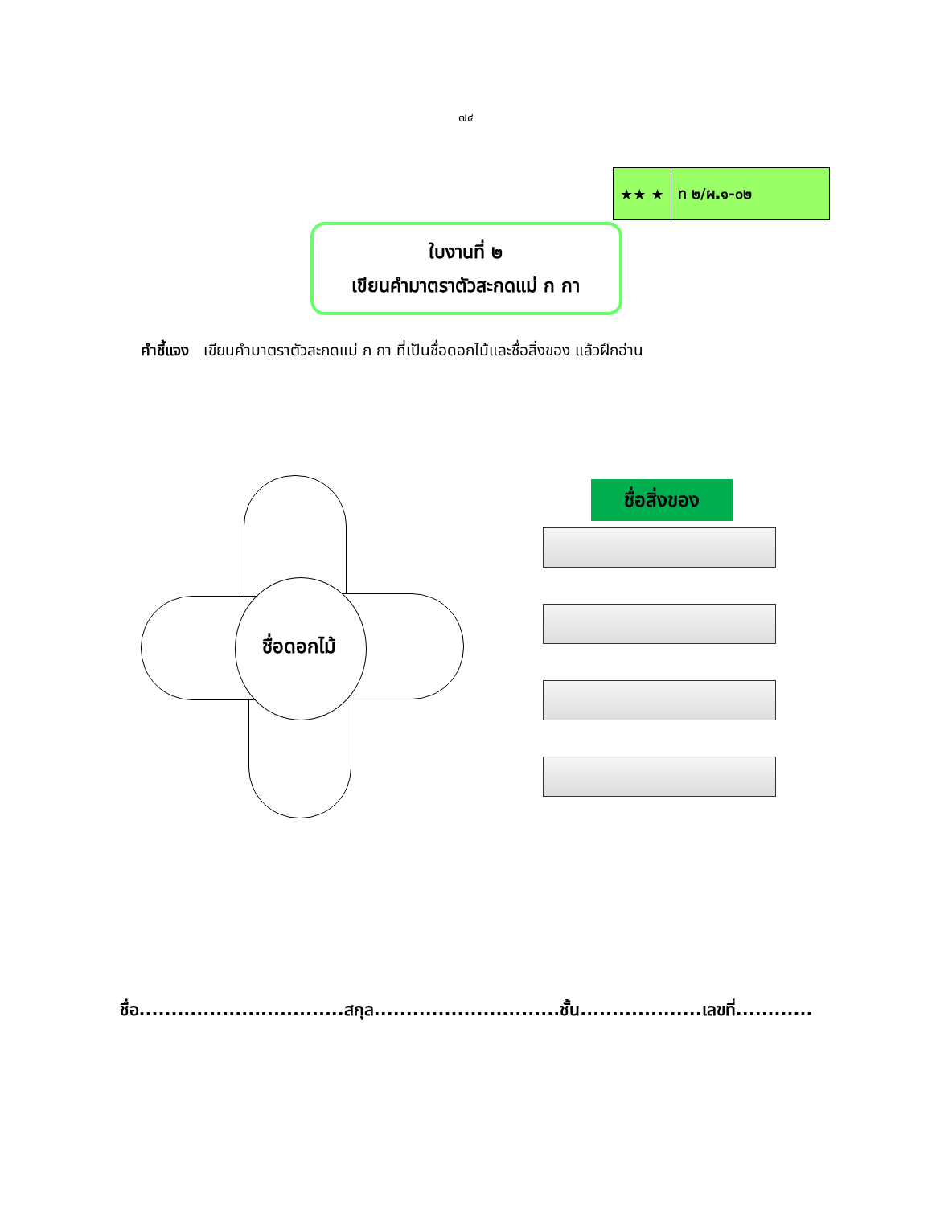๗๔
| ★★ ★ | ท ๒/ผ.๑-๐๒ |
ใบงานที่ ๒
เขียนคำมาตราตัวสะกดแม่ ก กา
คำชี้แจง เขียนคำมาตราตัวสะกดแม่ ก กา ที่เป็นชื่อดอกไม้และชื่อสิ่งของ แล้วฝึกอ่าน
ชื่อดอกไม้
ชื่อสิ่งของ
ชื่อ................................สกุล.............................ชั้น...................เลขที่............